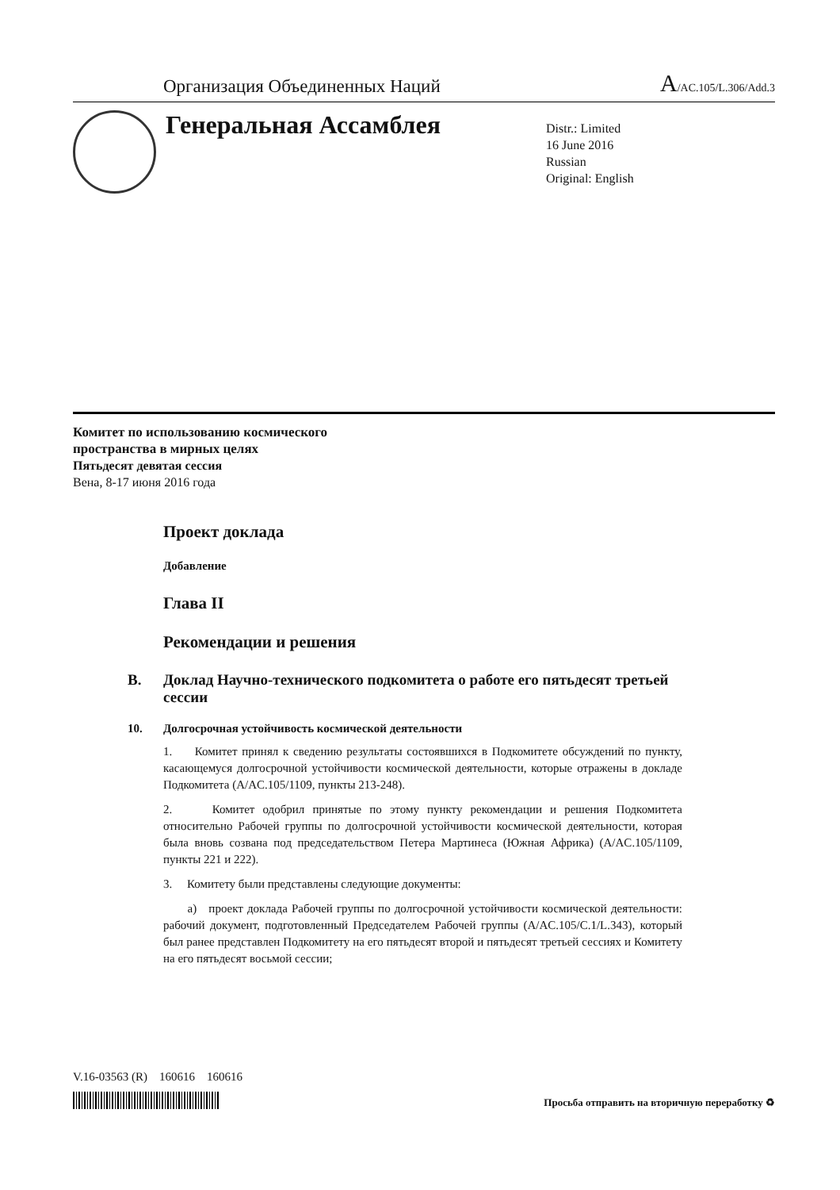Организация Объединенных Наций
A/AC.105/L.306/Add.3
Генеральная Ассамблея
Distr.: Limited
16 June 2016
Russian
Original: English
Комитет по использованию космического
пространства в мирных целях
Пятьдесят девятая сессия
Вена, 8-17 июня 2016 года
Проект доклада
Добавление
Глава II
Рекомендации и решения
B. Доклад Научно-технического подкомитета о работе его пятьдесят третьей сессии
10. Долгосрочная устойчивость космической деятельности
1. Комитет принял к сведению результаты состоявшихся в Подкомитете обсуждений по пункту, касающемуся долгосрочной устойчивости космической деятельности, которые отражены в докладе Подкомитета (A/AC.105/1109, пункты 213-248).
2. Комитет одобрил принятые по этому пункту рекомендации и решения Подкомитета относительно Рабочей группы по долгосрочной устойчивости космической деятельности, которая была вновь созвана под председательством Петера Мартинеса (Южная Африка) (A/AC.105/1109, пункты 221 и 222).
3. Комитету были представлены следующие документы:
a) проект доклада Рабочей группы по долгосрочной устойчивости космической деятельности: рабочий документ, подготовленный Председателем Рабочей группы (A/AC.105/C.1/L.343), который был ранее представлен Подкомитету на его пятьдесят второй и пятьдесят третьей сессиях и Комитету на его пятьдесят восьмой сессии;
V.16-03563 (R) 160616 160616
Просьба отправить на вторичную переработку ♻